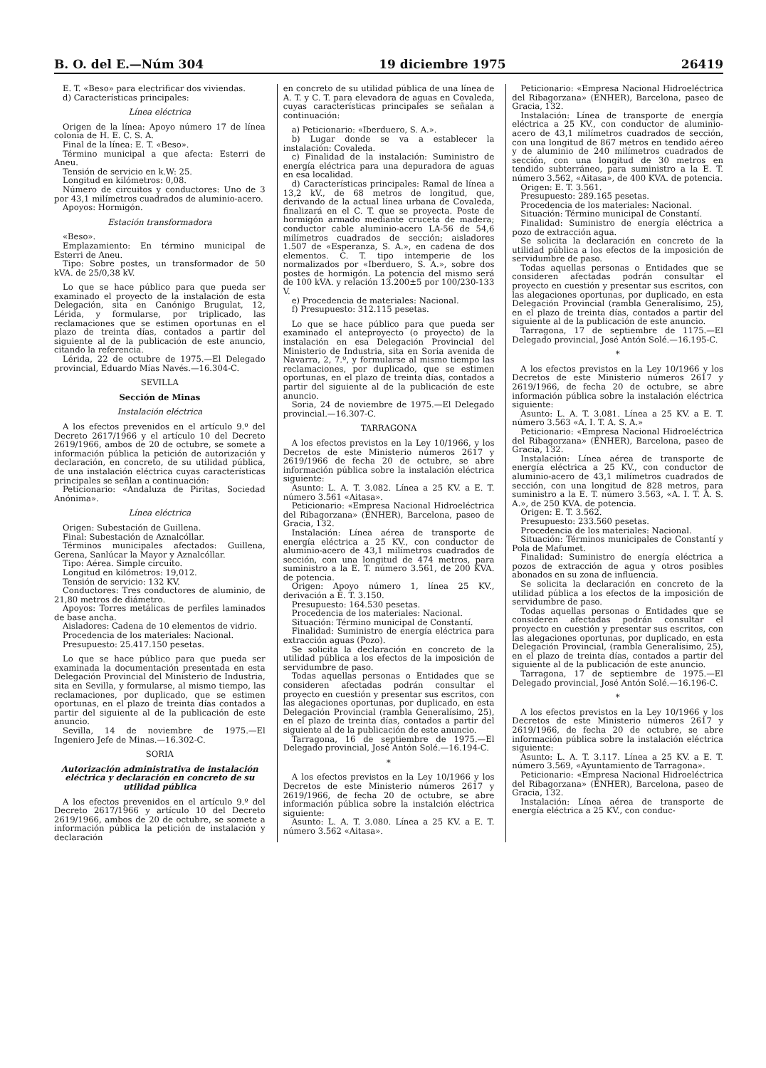B. O. del E.—Núm 304 19 diciembre 1975 26419
E. T. «Beso» para electrificar dos viviendas.
d) Características principales:
Línea eléctrica
Origen de la línea: Apoyo número 17 de línea colonia de H. E. C. S. A.
Final de la línea: E. T. «Beso».
Término municipal a que afecta: Esterri de Aneu.
Tensión de servicio en k.W: 25.
Longitud en kilómetros: 0,08.
Número de circuitos y conductores: Uno de 3 por 43,1 milímetros cuadrados de aluminio-acero.
Apoyos: Hormigón.
Estación transformadora
«Beso».
Emplazamiento: En término municipal de Esterri de Aneu.
Tipo: Sobre postes, un transformador de 50 kVA. de 25/0,38 kV.
Lo que se hace público para que pueda ser examinado el proyecto de la instalación de esta Delegación, sita en Canónigo Brugulat, 12, Lérida, y formularse, por triplicado, las reclamaciones que se estimen oportunas en el plazo de treinta días, contados a partir del siguiente al de la publicación de este anuncio, citando la referencia.
Lérida, 22 de octubre de 1975.—El Delegado provincial, Eduardo Mías Navés.—16.304-C.
SEVILLA
Sección de Minas
Instalación eléctrica
A los efectos prevenidos en el artículo 9.º del Decreto 2617/1966 y el artículo 10 del Decreto 2619/1966, ambos de 20 de octubre, se somete a información pública la petición de autorización y declaración, en concreto, de su utilidad pública, de una instalación eléctrica cuyas características principales se señlan a continuación:
Peticionario: «Andaluza de Piritas, Sociedad Anónima».
Línea eléctrica
Origen: Subestación de Guillena.
Final: Subestación de Aznalcóllar.
Términos municipales afectados: Guillena, Gerena, Sanlúcar la Mayor y Aznalcóllar.
Tipo: Aérea. Simple circuito.
Longitud en kilómetros: 19,012.
Tensión de servicio: 132 KV.
Conductores: Tres conductores de aluminio, de 21,80 metros de diámetro.
Apoyos: Torres metálicas de perfiles laminados de base ancha.
Aisladores: Cadena de 10 elementos de vidrio.
Procedencia de los materiales: Nacional.
Presupuesto: 25.417.150 pesetas.
Lo que se hace público para que pueda ser examinada la documentación presentada en esta Delegación Provincial del Ministerio de Industria, sita en Sevilla, y formularse, al mismo tiempo, las reclamaciones, por duplicado, que se estimen oportunas, en el plazo de treinta días contados a partir del siguiente al de la publicación de este anuncio.
Sevilla, 14 de noviembre de 1975.—El Ingeniero Jefe de Minas.—16.302-C.
SORIA
Autorización administrativa de instalación eléctrica y declaración en concreto de su utilidad pública
A los efectos prevenidos en el artículo 9.º del Decreto 2617/1966 y artículo 10 del Decreto 2619/1966, ambos de 20 de octubre, se somete a información pública la petición de instalación y declaración
en concreto de su utilidad pública de una línea de A. T. y C. T. para elevadora de aguas en Covaleda, cuyas características principales se señalan a continuación:
a) Peticionario: «Iberduero, S. A.».
b) Lugar donde se va a establecer la instalación: Covaleda.
c) Finalidad de la instalación: Suministro de energía eléctrica para una depuradora de aguas en esa localidad.
d) Características principales: Ramal de línea a 13,2 kV., de 68 metros de longitud, que, derivando de la actual línea urbana de Covaleda, finalizará en el C. T. que se proyecta. Poste de hormigón armado mediante cruceta de madera; conductor cable aluminio-acero LA-56 de 54,6 milímetros cuadrados de sección; aisladores 1.507 de «Esperanza, S. A.», en cadena de dos elementos. C. T. tipo intemperie de los normalizados por «Iberduero, S. A.», sobre dos postes de hormigón. La potencia del mismo será de 100 kVA. y relación 13.200±5 por 100/230-133 V.
e) Procedencia de materiales: Nacional.
f) Presupuesto: 312.115 pesetas.
Lo que se hace público para que pueda ser examinado el anteproyecto (o proyecto) de la instalación en esa Delegación Provincial del Ministerio de Industria, sita en Soria avenida de Navarra, 2, 7.º, y formularse al mismo tiempo las reclamaciones, por duplicado, que se estimen oportunas, en el plazo de treinta días, contados a partir del siguiente al de la publicación de este anuncio.
Soria, 24 de noviembre de 1975.—El Delegado provincial.—16.307-C.
TARRAGONA
A los efectos previstos en la Ley 10/1966, y los Decretos de este Ministerio números 2617 y 2619/1966 de fecha 20 de octubre, se abre información pública sobre la instalación eléctrica siguiente:
Asunto: L. A. T. 3.082. Línea a 25 KV. a E. T. número 3.561 «Aitasa».
Peticionario: «Empresa Nacional Hidroeléctrica del Ribagorzana» (ENHER), Barcelona, paseo de Gracia, 132.
Instalación: Línea aérea de transporte de energía eléctrica a 25 KV., con conductor de aluminio-acero de 43,1 milímetros cuadrados de sección, con una longitud de 474 metros, para suministro a la E. T. número 3.561, de 200 KVA. de potencia.
Origen: Apoyo número 1, línea 25 KV., derivación a E. T. 3.150.
Presupuesto: 164.530 pesetas.
Procedencia de los materiales: Nacional.
Situación: Término municipal de Constantí.
Finalidad: Suministro de energía eléctrica para extracción aguas (Pozo).
Se solicita la declaración en concreto de la utilidad pública a los efectos de la imposición de servidumbre de paso.
Todas aquellas personas o Entidades que se consideren afectadas podrán consultar el proyecto en cuestión y presentar sus escritos, con las alegaciones oportunas, por duplicado, en esta Delegación Provincial (rambla Generalísimo, 25), en el plazo de treinta días, contados a partir del siguiente al de la publicación de este anuncio.
Tarragona, 16 de septiembre de 1975.—El Delegado provincial, José Antón Solé.—16.194-C.
*
A los efectos previstos en la Ley 10/1966 y los Decretos de este Ministerio números 2617 y 2619/1966, de fecha 20 de octubre, se abre información pública sobre la instalción eléctrica siguiente:
Asunto: L. A. T. 3.080. Línea a 25 KV. a E. T. número 3.562 «Aitasa».
Peticionario: «Empresa Nacional Hidroeléctrica del Ribagorzana» (ENHER), Barcelona, paseo de Gracia, 132.
Instalación: Línea de transporte de energía eléctrica a 25 KV., con conductor de aluminio-acero de 43,1 milímetros cuadrados de sección, con una longitud de 867 metros en tendido aéreo y de aluminio de 240 milímetros cuadrados de sección, con una longitud de 30 metros en tendido subterráneo, para suministro a la E. T. número 3.562, «Aitasa», de 400 KVA. de potencia.
Origen: E. T. 3.561.
Presupuesto: 289.165 pesetas.
Procedencia de los materiales: Nacional.
Situación: Término municipal de Constantí.
Finalidad: Suministro de energía eléctrica a pozo de extracción agua.
Se solicita la declaración en concreto de la utilidad pública a los efectos de la imposición de servidumbre de paso.
Todas aquellas personas o Entidades que se consideren afectadas podrán consultar el proyecto en cuestión y presentar sus escritos, con las alegaciones oportunas, por duplicado, en esta Delegación Provincial (rambla Generalísimo, 25), en el plazo de treinta días, contados a partir del siguiente al de la publicación de este anuncio.
Tarragona, 17 de septiembre de 1175.—El Delegado provincial, José Antón Solé.—16.195-C.
*
A los efectos previstos en la Ley 10/1966 y los Decretos de este Ministerio números 2617 y 2619/1966, de fecha 20 de octubre, se abre información pública sobre la instalación eléctrica siguiente:
Asunto: L. A. T. 3.081. Línea a 25 KV. a E. T. número 3.563 «A. I. T. A. S. A.»
Peticionario: «Empresa Nacional Hidroeléctrica del Ribagorzana» (ENHER), Barcelona, paseo de Gracia, 132.
Instalación: Línea aérea de transporte de energía eléctrica a 25 KV., con conductor de aluminio-acero de 43,1 milímetros cuadrados de sección, con una longitud de 828 metros, para suministro a la E. T. número 3.563, «A. I. T. A. S. A.», de 250 KVA. de potencia.
Origen: E. T. 3.562.
Presupuesto: 233.560 pesetas.
Procedencia de los materiales: Nacional.
Situación: Términos municipales de Constantí y Pola de Mafumet.
Finalidad: Suministro de energía eléctrica a pozos de extracción de agua y otros posibles abonados en su zona de influencia.
Se solicita la declaración en concreto de la utilidad pública a los efectos de la imposición de servidumbre de paso.
Todas aquellas personas o Entidades que se consideren afectadas podrán consultar el proyecto en cuestión y presentar sus escritos, con las alegaciones oportunas, por duplicado, en esta Delegación Provincial, (rambla Generalísimo, 25), en el plazo de treinta días, contados a partir del siguiente al de la publicación de este anuncio.
Tarragona, 17 de septiembre de 1975.—El Delegado provincial, José Antón Solé.—16.196-C.
*
A los efectos previstos en la Ley 10/1966 y los Decretos de este Ministerio números 2617 y 2619/1966, de fecha 20 de octubre, se abre información pública sobre la instalación eléctrica siguiente:
Asunto: L. A. T. 3.117. Línea a 25 KV. a E. T. número 3.569, «Ayuntamiento de Tarragona».
Peticionario: «Empresa Nacional Hidroeléctrica del Ribagorzana» (ENHER), Barcelona, paseo de Gracia, 132.
Instalación: Línea aérea de transporte de energía eléctrica a 25 KV., con conduc-